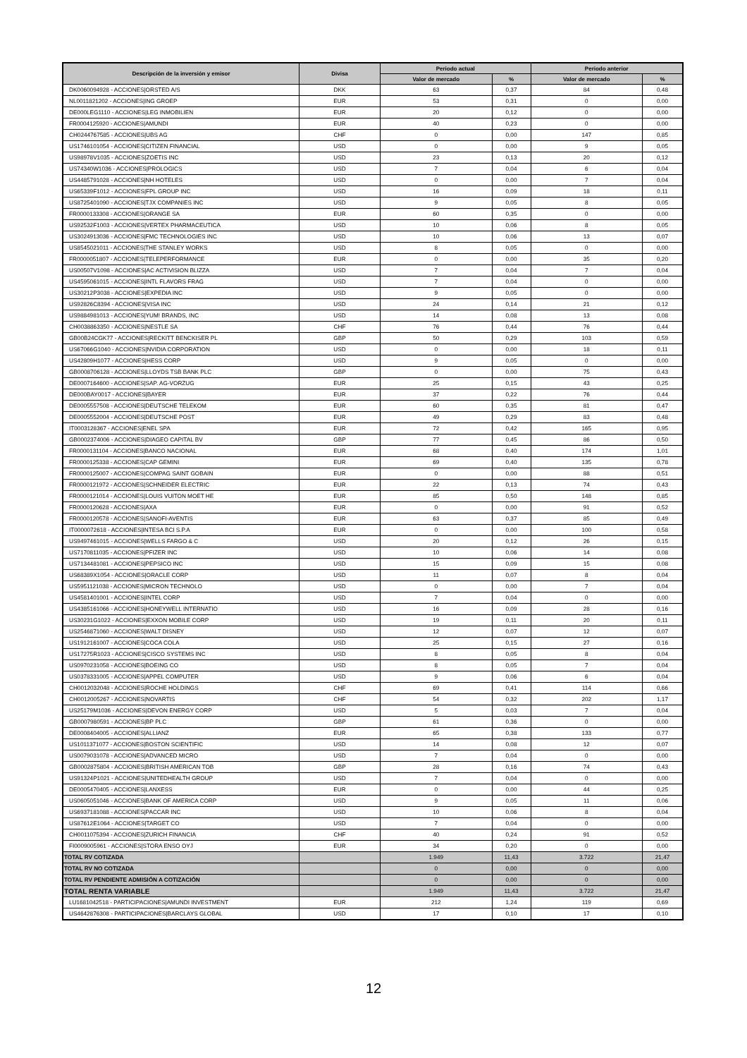| Descripción de la inversión y emisor | Divisa | Periodo actual | | Periodo anterior | |
| --- | --- | --- | --- | --- | --- |
| | | Valor de mercado | % | Valor de mercado | % |
| DK0060094928 - ACCIONES/ORSTED A/S | DKK | 63 | 0,37 | 84 | 0,48 |
| NL0011821202 - ACCIONES/ING GROEP | EUR | 53 | 0,31 | 0 | 0,00 |
| DE000LEG1110 - ACCIONES/LEG INMOBILIEN | EUR | 20 | 0,12 | 0 | 0,00 |
| FR0004125920 - ACCIONES/AMUNDI | EUR | 40 | 0,23 | 0 | 0,00 |
| CH0244767585 - ACCIONES/UBS AG | CHF | 0 | 0,00 | 147 | 0,85 |
| US1746101054 - ACCIONES/CITIZEN FINANCIAL | USD | 0 | 0,00 | 9 | 0,05 |
| US98978V1035 - ACCIONES/ZOETIS INC | USD | 23 | 0,13 | 20 | 0,12 |
| US74340W1036 - ACCIONES/PROLOGICS | USD | 7 | 0,04 | 6 | 0,04 |
| US4485791028 - ACCIONES/NH HOTELES | USD | 0 | 0,00 | 7 | 0,04 |
| US65339F1012 - ACCIONES/FPL GROUP INC | USD | 16 | 0,09 | 18 | 0,11 |
| US8725401090 - ACCIONES/TJX COMPANIES INC | USD | 9 | 0,05 | 8 | 0,05 |
| FR0000133308 - ACCIONES/ORANGE SA | EUR | 60 | 0,35 | 0 | 0,00 |
| US92532F1003 - ACCIONES/VERTEX PHARMACEUTICA | USD | 10 | 0,06 | 8 | 0,05 |
| US3024913036 - ACCIONES/FMC TECHNOLOGIES INC | USD | 10 | 0,06 | 13 | 0,07 |
| US8545021011 - ACCIONES/THE STANLEY WORKS | USD | 8 | 0,05 | 0 | 0,00 |
| FR0000051807 - ACCIONES/TELEPERFORMANCE | EUR | 0 | 0,00 | 35 | 0,20 |
| US00507V1098 - ACCIONES/AC ACTIVISION BLIZZA | USD | 7 | 0,04 | 7 | 0,04 |
| US4595061015 - ACCIONES/INTL FLAVORS FRAG | USD | 7 | 0,04 | 0 | 0,00 |
| US30212P3038 - ACCIONES/EXPEDIA INC | USD | 9 | 0,05 | 0 | 0,00 |
| US92826C8394 - ACCIONES/VISA INC | USD | 24 | 0,14 | 21 | 0,12 |
| US9884981013 - ACCIONES/YUM! BRANDS, INC | USD | 14 | 0,08 | 13 | 0,08 |
| CH0038863350 - ACCIONES/NESTLE SA | CHF | 76 | 0,44 | 76 | 0,44 |
| GB00B24CGK77 - ACCIONES/RECKITT BENCKISER PL | GBP | 50 | 0,29 | 103 | 0,59 |
| US67066G1040 - ACCIONES/NVIDIA CORPORATION | USD | 0 | 0,00 | 18 | 0,11 |
| US42809H1077 - ACCIONES/HESS CORP | USD | 9 | 0,05 | 0 | 0,00 |
| GB0008706128 - ACCIONES/LLOYDS TSB BANK PLC | GBP | 0 | 0,00 | 75 | 0,43 |
| DE0007164600 - ACCIONES/SAP. AG-VORZUG | EUR | 25 | 0,15 | 43 | 0,25 |
| DE000BAY0017 - ACCIONES/BAYER | EUR | 37 | 0,22 | 76 | 0,44 |
| DE0005557508 - ACCIONES/DEUTSCHE TELEKOM | EUR | 60 | 0,35 | 81 | 0,47 |
| DE0005552004 - ACCIONES/DEUTSCHE POST | EUR | 49 | 0,29 | 83 | 0,48 |
| IT0003128367 - ACCIONES/ENEL SPA | EUR | 72 | 0,42 | 165 | 0,95 |
| GB0002374006 - ACCIONES/DIAGEO CAPITAL BV | GBP | 77 | 0,45 | 86 | 0,50 |
| FR0000131104 - ACCIONES/BANCO NACIONAL | EUR | 68 | 0,40 | 174 | 1,01 |
| FR0000125338 - ACCIONES/CAP GEMINI | EUR | 69 | 0,40 | 135 | 0,78 |
| FR0000125007 - ACCIONES/COMPAG SAINT GOBAIN | EUR | 0 | 0,00 | 88 | 0,51 |
| FR0000121972 - ACCIONES/SCHNEIDER ELECTRIC | EUR | 22 | 0,13 | 74 | 0,43 |
| FR0000121014 - ACCIONES/LOUIS VUITON MOET HE | EUR | 85 | 0,50 | 148 | 0,85 |
| FR0000120628 - ACCIONES/AXA | EUR | 0 | 0,00 | 91 | 0,52 |
| FR0000120578 - ACCIONES/SANOFI-AVENTIS | EUR | 63 | 0,37 | 85 | 0,49 |
| IT0000072618 - ACCIONES/INTESA BCI S.P.A | EUR | 0 | 0,00 | 100 | 0,58 |
| US9497461015 - ACCIONES/WELLS FARGO & C | USD | 20 | 0,12 | 26 | 0,15 |
| US7170811035 - ACCIONES/PFIZER INC | USD | 10 | 0,06 | 14 | 0,08 |
| US7134481081 - ACCIONES/PEPSICO INC | USD | 15 | 0,09 | 15 | 0,08 |
| US68389X1054 - ACCIONES/ORACLE CORP | USD | 11 | 0,07 | 8 | 0,04 |
| US5951121038 - ACCIONES/MICRON TECHNOLO | USD | 0 | 0,00 | 7 | 0,04 |
| US4581401001 - ACCIONES/INTEL CORP | USD | 7 | 0,04 | 0 | 0,00 |
| US4385161066 - ACCIONES/HONEYWELL INTERNATIO | USD | 16 | 0,09 | 28 | 0,16 |
| US30231G1022 - ACCIONES/EXXON MOBILE CORP | USD | 19 | 0,11 | 20 | 0,11 |
| US2546871060 - ACCIONES/WALT DISNEY | USD | 12 | 0,07 | 12 | 0,07 |
| US1912161007 - ACCIONES/COCA COLA | USD | 25 | 0,15 | 27 | 0,16 |
| US17275R1023 - ACCIONES/CISCO SYSTEMS INC | USD | 8 | 0,05 | 8 | 0,04 |
| US0970231058 - ACCIONES/BOEING CO | USD | 8 | 0,05 | 7 | 0,04 |
| US0378331005 - ACCIONES/APPEL COMPUTER | USD | 9 | 0,06 | 6 | 0,04 |
| CH0012032048 - ACCIONES/ROCHE HOLDINGS | CHF | 69 | 0,41 | 114 | 0,66 |
| CH0012005267 - ACCIONES/NOVARTIS | CHF | 54 | 0,32 | 202 | 1,17 |
| US25179M1036 - ACCIONES/DEVON ENERGY CORP | USD | 5 | 0,03 | 7 | 0,04 |
| GB0007980591 - ACCIONES/BP PLC | GBP | 61 | 0,36 | 0 | 0,00 |
| DE0008404005 - ACCIONES/ALLIANZ | EUR | 65 | 0,38 | 133 | 0,77 |
| US1011371077 - ACCIONES/BOSTON SCIENTIFIC | USD | 14 | 0,08 | 12 | 0,07 |
| US0079031078 - ACCIONES/ADVANCED MICRO | USD | 7 | 0,04 | 0 | 0,00 |
| GB0002875804 - ACCIONES/BRITISH AMERICAN TOB | GBP | 28 | 0,16 | 74 | 0,43 |
| US91324P1021 - ACCIONES/UNITEDHEALTH GROUP | USD | 7 | 0,04 | 0 | 0,00 |
| DE0005470405 - ACCIONES/LANXESS | EUR | 0 | 0,00 | 44 | 0,25 |
| US0605051046 - ACCIONES/BANK OF AMERICA CORP | USD | 9 | 0,05 | 11 | 0,06 |
| US6937181088 - ACCIONES/PACCAR INC | USD | 10 | 0,06 | 8 | 0,04 |
| US87612E1064 - ACCIONES/TARGET CO | USD | 7 | 0,04 | 0 | 0,00 |
| CH0011075394 - ACCIONES/ZURICH FINANCIA | CHF | 40 | 0,24 | 91 | 0,52 |
| FI0009005961 - ACCIONES/STORA ENSO OYJ | EUR | 34 | 0,20 | 0 | 0,00 |
| TOTAL RV COTIZADA | | 1.949 | 11,43 | 3.722 | 21,47 |
| TOTAL RV NO COTIZADA | | 0 | 0,00 | 0 | 0,00 |
| TOTAL RV PENDIENTE ADMISIÓN A COTIZACIÓN | | 0 | 0,00 | 0 | 0,00 |
| TOTAL RENTA VARIABLE | | 1.949 | 11,43 | 3.722 | 21,47 |
| LU1681042518 - PARTICIPACIONES/AMUNDI INVESTMENT | EUR | 212 | 1,24 | 119 | 0,69 |
| US4642876308 - PARTICIPACIONES/BARCLAYS GLOBAL | USD | 17 | 0,10 | 17 | 0,10 |
12